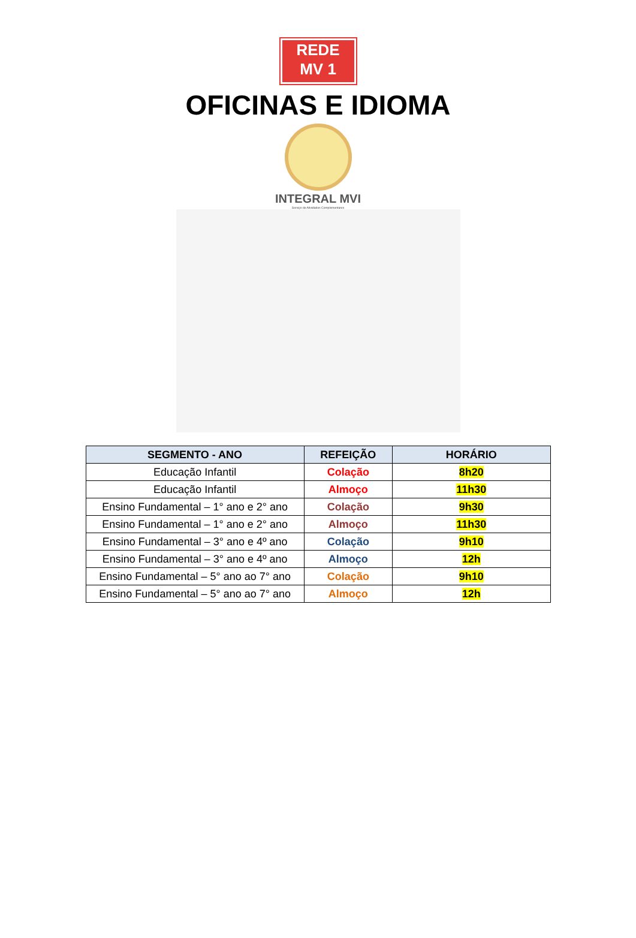REDE
MV 1
OFICINAS E IDIOMA
INTEGRAL MVI
Serviço de Atividades Complementares
| SEGMENTO - ANO | REFEIÇÃO | HORÁRIO |
| --- | --- | --- |
| Educação Infantil | Colação | 8h20 |
| Educação Infantil | Almoço | 11h30 |
| Ensino Fundamental – 1° ano e 2° ano | Colação | 9h30 |
| Ensino Fundamental – 1° ano e 2° ano | Almoço | 11h30 |
| Ensino Fundamental – 3° ano e 4º ano | Colação | 9h10 |
| Ensino Fundamental – 3° ano e 4º ano | Almoço | 12h |
| Ensino Fundamental – 5° ano ao 7° ano | Colação | 9h10 |
| Ensino Fundamental – 5° ano ao 7° ano | Almoço | 12h |